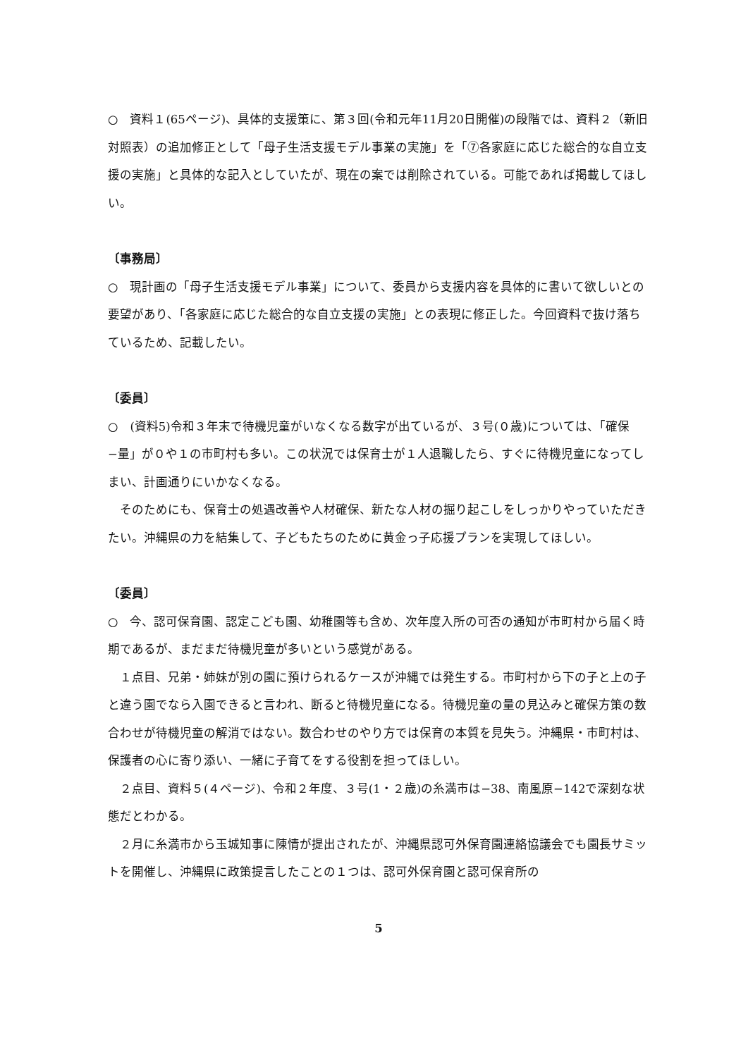○　資料１(65ページ)、具体的支援策に、第３回(令和元年11月20日開催)の段階では、資料２（新旧対照表）の追加修正として「母子生活支援モデル事業の実施」を「⑦各家庭に応じた総合的な自立支援の実施」と具体的な記入としていたが、現在の案では削除されている。可能であれば掲載してほしい。
〔事務局〕
○　現計画の「母子生活支援モデル事業」について、委員から支援内容を具体的に書いて欲しいとの要望があり、「各家庭に応じた総合的な自立支援の実施」との表現に修正した。今回資料で抜け落ちているため、記載したい。
〔委員〕
○　(資料5)令和３年末で待機児童がいなくなる数字が出ているが、３号(０歳)については、「確保−量」が０や１の市町村も多い。この状況では保育士が１人退職したら、すぐに待機児童になってしまい、計画通りにいかなくなる。
　そのためにも、保育士の処遇改善や人材確保、新たな人材の掘り起こしをしっかりやっていただきたい。沖縄県の力を結集して、子どもたちのために黄金っ子応援プランを実現してほしい。
〔委員〕
○　今、認可保育園、認定こども園、幼稚園等も含め、次年度入所の可否の通知が市町村から届く時期であるが、まだまだ待機児童が多いという感覚がある。
　１点目、兄弟・姉妹が別の園に預けられるケースが沖縄では発生する。市町村から下の子と上の子と違う園でなら入園できると言われ、断ると待機児童になる。待機児童の量の見込みと確保方策の数合わせが待機児童の解消ではない。数合わせのやり方では保育の本質を見失う。沖縄県・市町村は、保護者の心に寄り添い、一緒に子育てをする役割を担ってほしい。
　２点目、資料５(４ページ)、令和２年度、３号(1・２歳)の糸満市は−38、南風原−142で深刻な状態だとわかる。
　２月に糸満市から玉城知事に陳情が提出されたが、沖縄県認可外保育園連絡協議会でも園長サミットを開催し、沖縄県に政策提言したことの１つは、認可外保育園と認可保育所の
5